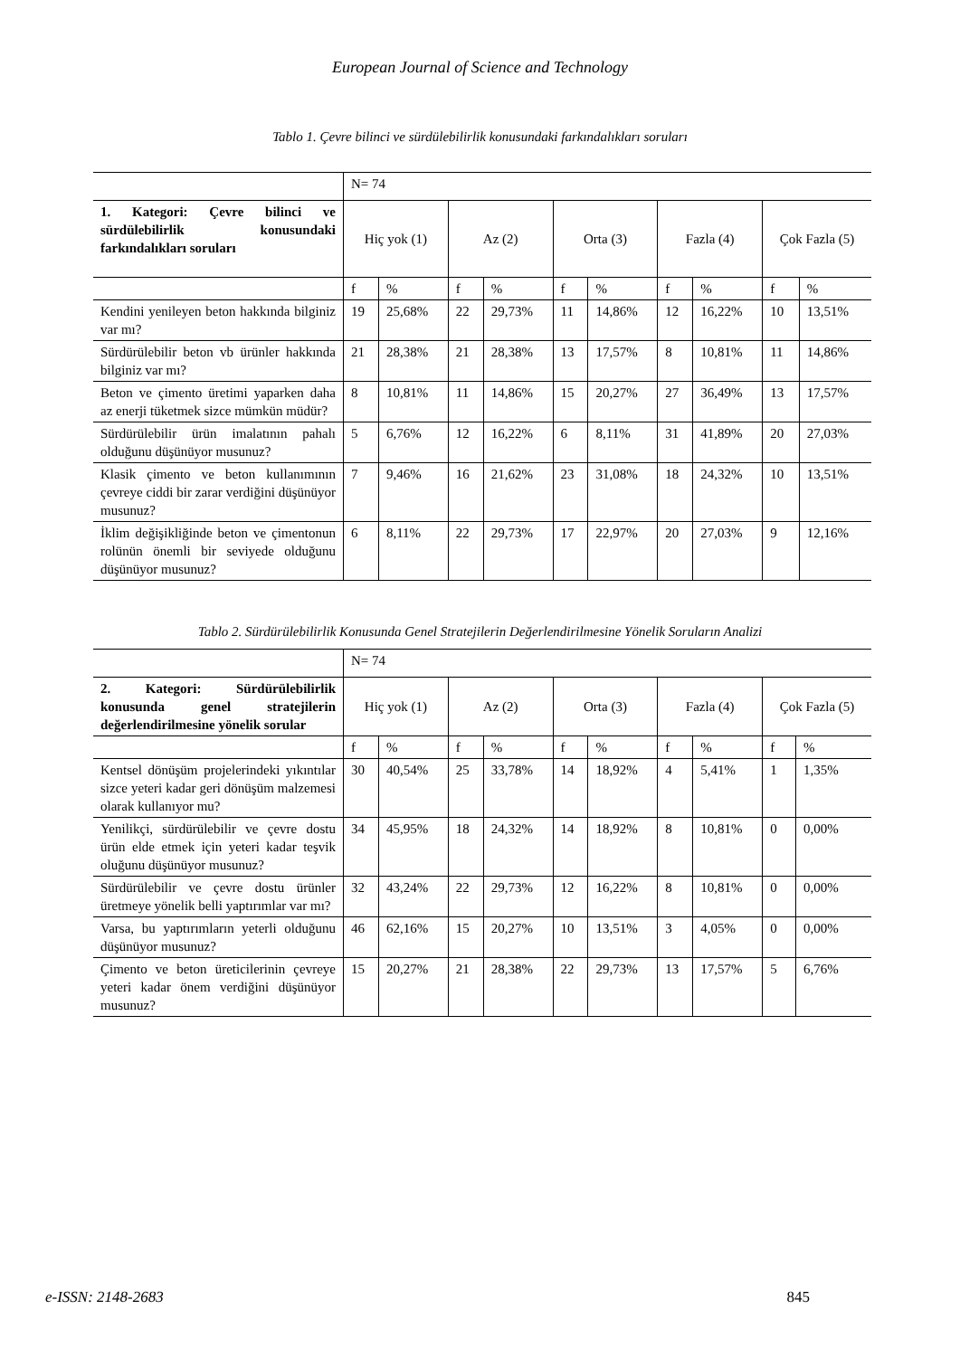European Journal of Science and Technology
Tablo 1. Çevre bilinci ve sürdülebilirlik konusundaki farkındalıkları soruları
| | N= 74 | | | | | | | | | |
| 1. Kategori: Çevre bilinci ve sürdülebilirlik konusundaki farkındalıkları soruları | Hiç yok (1) | | Az (2) | | Orta (3) | | Fazla (4) | | Çok Fazla (5) | |
| | f | % | f | % | f | % | f | % | f | % |
| Kendini yenileyen beton hakkında bilginiz var mı? | 19 | 25,68% | 22 | 29,73% | 11 | 14,86% | 12 | 16,22% | 10 | 13,51% |
| Sürdürülebilir beton vb ürünler hakkında bilginiz var mı? | 21 | 28,38% | 21 | 28,38% | 13 | 17,57% | 8 | 10,81% | 11 | 14,86% |
| Beton ve çimento üretimi yaparken daha az enerji tüketmek sizce mümkün müdür? | 8 | 10,81% | 11 | 14,86% | 15 | 20,27% | 27 | 36,49% | 13 | 17,57% |
| Sürdürülebilir ürün imalatının pahalı olduğunu düşünüyor musunuz? | 5 | 6,76% | 12 | 16,22% | 6 | 8,11% | 31 | 41,89% | 20 | 27,03% |
| Klasik çimento ve beton kullanımının çevreye ciddi bir zarar verdiğini düşünüyor musunuz? | 7 | 9,46% | 16 | 21,62% | 23 | 31,08% | 18 | 24,32% | 10 | 13,51% |
| İklim değişikliğinde beton ve çimentonun rolünün önemli bir seviyede olduğunu düşünüyor musunuz? | 6 | 8,11% | 22 | 29,73% | 17 | 22,97% | 20 | 27,03% | 9 | 12,16% |
Tablo 2. Sürdürülebilirlik Konusunda Genel Stratejilerin Değerlendirilmesine Yönelik Soruların Analizi
| | N= 74 | | | | | | | | | |
| 2. Kategori: Sürdürülebilirlik konusunda genel stratejilerin değerlendirilmesine yönelik sorular | Hiç yok (1) | | Az (2) | | Orta (3) | | Fazla (4) | | Çok Fazla (5) | |
| | f | % | f | % | f | % | f | % | f | % |
| Kentsel dönüşüm projelerindeki yıkıntılar sizce yeteri kadar geri dönüşüm malzemesi olarak kullanıyor mu? | 30 | 40,54% | 25 | 33,78% | 14 | 18,92% | 4 | 5,41% | 1 | 1,35% |
| Yenilikçi, sürdürülebilir ve çevre dostu ürün elde etmek için yeteri kadar teşvik oluğunu düşünüyor musunuz? | 34 | 45,95% | 18 | 24,32% | 14 | 18,92% | 8 | 10,81% | 0 | 0,00% |
| Sürdürülebilir ve çevre dostu ürünler üretmeye yönelik belli yaptırımlar var mı? | 32 | 43,24% | 22 | 29,73% | 12 | 16,22% | 8 | 10,81% | 0 | 0,00% |
| Varsa, bu yaptırımların yeterli olduğunu düşünüyor musunuz? | 46 | 62,16% | 15 | 20,27% | 10 | 13,51% | 3 | 4,05% | 0 | 0,00% |
| Çimento ve beton üreticilerinin çevreye yeteri kadar önem verdiğini düşünüyor musunuz? | 15 | 20,27% | 21 | 28,38% | 22 | 29,73% | 13 | 17,57% | 5 | 6,76% |
e-ISSN: 2148-2683 845